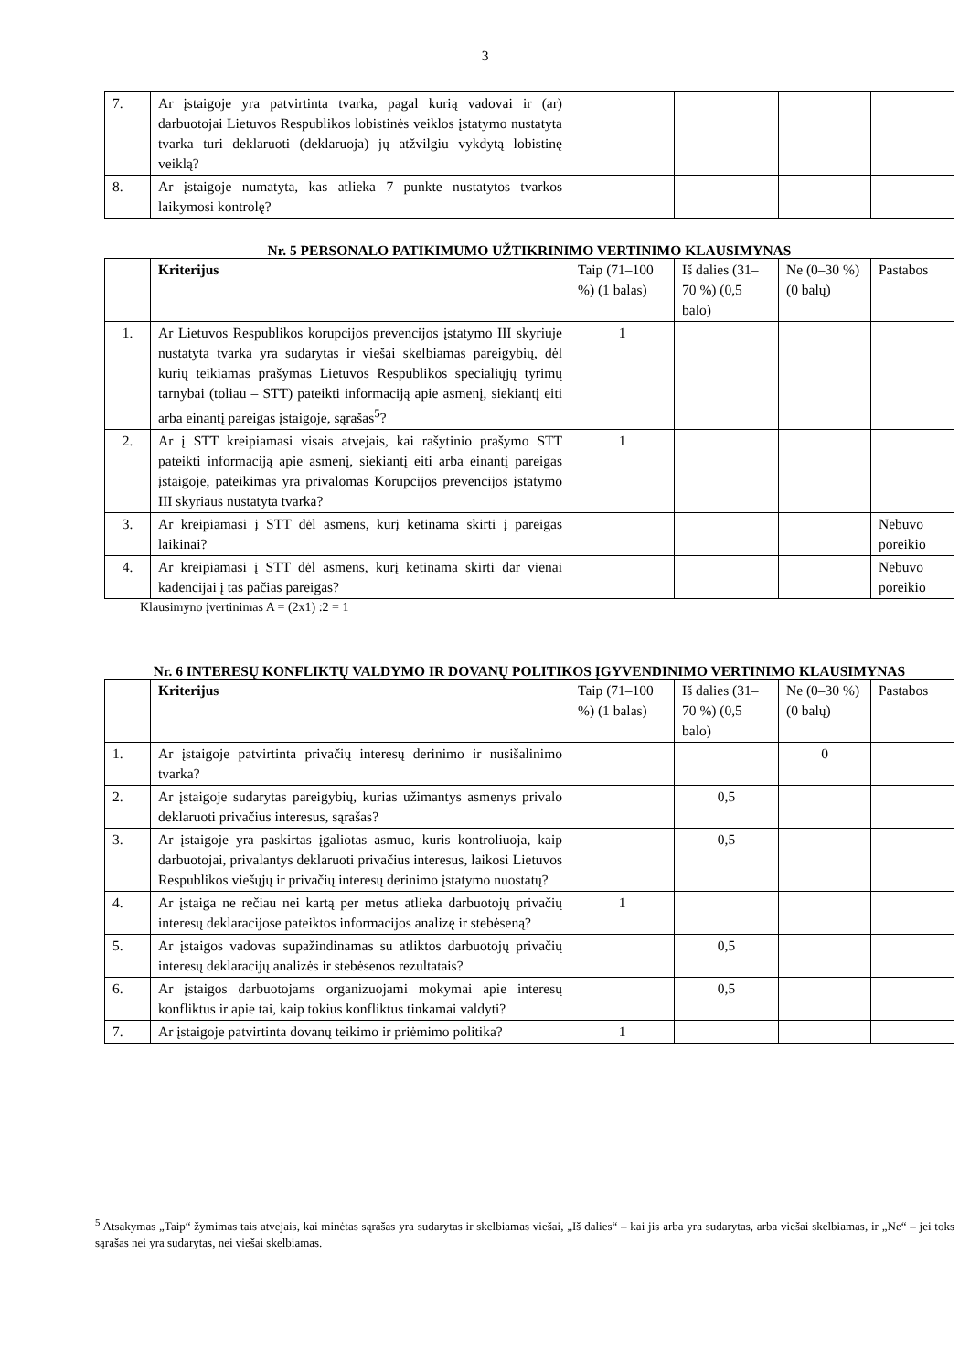3
| 7. | Ar įstaigoje yra patvirtinta tvarka, pagal kurią vadovai ir (ar) darbuotojai Lietuvos Respublikos lobistinės veiklos įstatymo nustatyta tvarka turi deklaruoti (deklaruoja) jų atžvilgiu vykdytą lobistinę veiklą? | | | | |
| 8. | Ar įstaigoje numatyta, kas atlieka 7 punkte nustatytos tvarkos laikymosi kontrolę? | | | | |
Nr. 5 PERSONALO PATIKIMUMO UŽTIKRINIMO VERTINIMO KLAUSIMYNAS
| | Kriterijus | Taip (71–100 %) (1 balas) | Iš dalies (31–70 %) (0,5 balo) | Ne (0–30 %) (0 balų) | Pastabos |
| --- | --- | --- | --- | --- | --- |
| 1. | Ar Lietuvos Respublikos korupcijos prevencijos įstatymo III skyriuje nustatyta tvarka yra sudarytas ir viešai skelbiamas pareigybių, dėl kurių teikiamas prašymas Lietuvos Respublikos specialiųjų tyrimų tarnybai (toliau – STT) pateikti informaciją apie asmenį, siekiantį eiti arba einantį pareigas įstaigoje, sąrašas<sup>5</sup>? | 1 | | | |
| 2. | Ar į STT kreipiamasi visais atvejais, kai rašytinio prašymo STT pateikti informaciją apie asmenį, siekiantį eiti arba einantį pareigas įstaigoje, pateikimas yra privalomas Korupcijos prevencijos įstatymo III skyriaus nustatyta tvarka? | 1 | | | |
| 3. | Ar kreipiamasi į STT dėl asmens, kurį ketinama skirti į pareigas laikinai? | | | | Nebuvo poreikio |
| 4. | Ar kreipiamasi į STT dėl asmens, kurį ketinama skirti dar vienai kadencijai į tas pačias pareigas? | | | | Nebuvo poreikio |
Klausimyno įvertinimas A = (2x1) :2 = 1
Nr. 6 INTERESŲ KONFLIKTŲ VALDYMO IR DOVANŲ POLITIKOS ĮGYVENDINIMO VERTINIMO KLAUSIMYNAS
| | Kriterijus | Taip (71–100 %) (1 balas) | Iš dalies (31–70 %) (0,5 balo) | Ne (0–30 %) (0 balų) | Pastabos |
| --- | --- | --- | --- | --- | --- |
| 1. | Ar įstaigoje patvirtinta privačių interesų derinimo ir nusišalinimo tvarka? | | | 0 | |
| 2. | Ar įstaigoje sudarytas pareigybių, kurias užimantys asmenys privalo deklaruoti privačius interesus, sąrašas? | | 0,5 | | |
| 3. | Ar įstaigoje yra paskirtas įgaliotas asmuo, kuris kontroliuoja, kaip darbuotojai, privalantys deklaruoti privačius interesus, laikosi Lietuvos Respublikos viešųjų ir privačių interesų derinimo įstatymo nuostatų? | | 0,5 | | |
| 4. | Ar įstaiga ne rečiau nei kartą per metus atlieka darbuotojų privačių interesų deklaracijose pateiktos informacijos analizę ir stebėseną? | 1 | | | |
| 5. | Ar įstaigos vadovas supažindinamas su atliktos darbuotojų privačių interesų deklaracijų analizės ir stebėsenos rezultatais? | | 0,5 | | |
| 6. | Ar įstaigos darbuotojams organizuojami mokymai apie interesų konfliktus ir apie tai, kaip tokius konfliktus tinkamai valdyti? | | 0,5 | | |
| 7. | Ar įstaigoje patvirtinta dovanų teikimo ir priėmimo politika? | 1 | | | |
<sup>5</sup> Atsakymas „Taip“ žymimas tais atvejais, kai minėtas sąrašas yra sudarytas ir skelbiamas viešai, „Iš dalies“ – kai jis arba yra sudarytas, arba viešai skelbiamas, ir „Ne“ – jei toks sąrašas nei yra sudarytas, nei viešai skelbiamas.